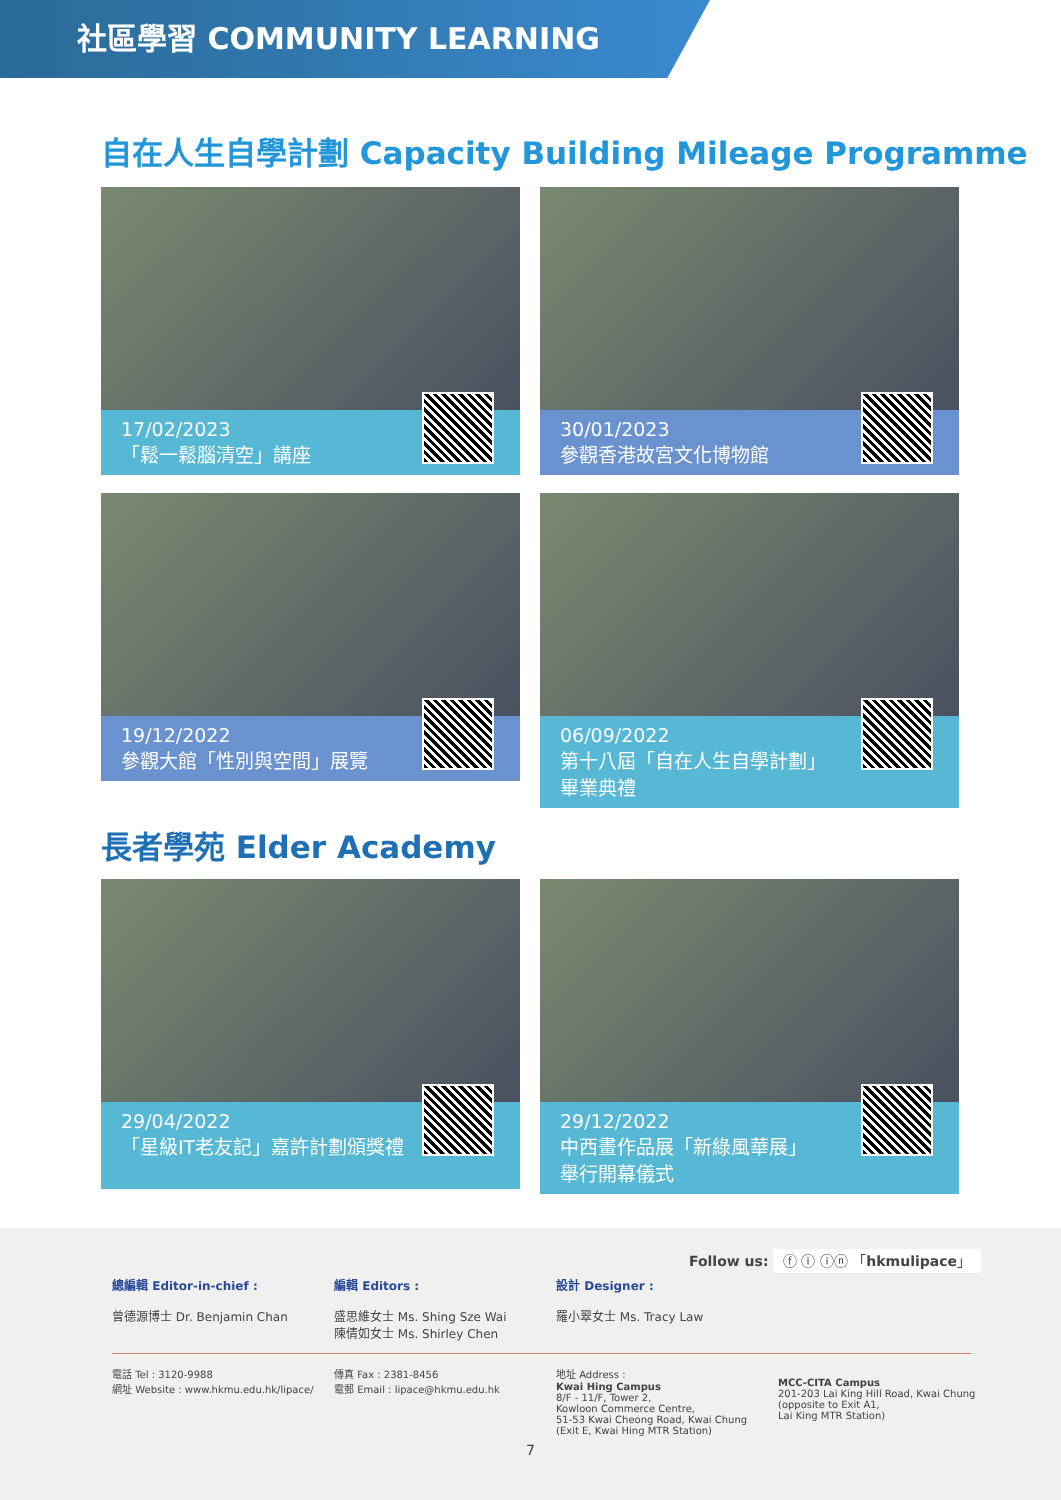社區學習 COMMUNITY LEARNING
自在人生自學計劃 Capacity Building Mileage Programme
17/02/2023
「鬆一鬆腦清空」講座
30/01/2023
參觀香港故宮文化博物館
19/12/2022
參觀大館「性別與空間」展覽
06/09/2022
第十八屆「自在人生自學計劃」
畢業典禮
長者學苑 Elder Academy
29/04/2022
「星級IT老友記」嘉許計劃頒獎禮
29/12/2022
中西畫作品展「新綠風華展」
舉行開幕儀式
Follow us: ⓕ ⓘ ⓘⓝ 「hkmulipace」
總編輯 Editor-in-chief :
曾德源博士 Dr. Benjamin Chan
編輯 Editors :
盛思維女士 Ms. Shing Sze Wai
陳倩如女士 Ms. Shirley Chen
設計 Designer :
羅小翠女士 Ms. Tracy Law
電話 Tel : 3120-9988
網址 Website : www.hkmu.edu.hk/lipace/
傳真 Fax : 2381-8456
電郵 Email : lipace@hkmu.edu.hk
地址 Address :
Kwai Hing Campus
8/F - 11/F, Tower 2,
Kowloon Commerce Centre,
51-53 Kwai Cheong Road, Kwai Chung
(Exit E, Kwai Hing MTR Station)
MCC-CITA Campus
201-203 Lai King Hill Road, Kwai Chung
(opposite to Exit A1,
Lai King MTR Station)
7